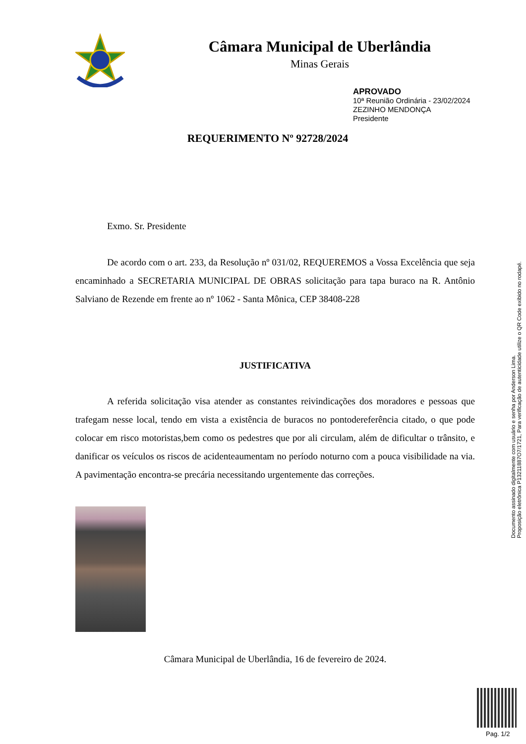Câmara Municipal de Uberlândia
Minas Gerais
APROVADO
10ª Reunião Ordinária - 23/02/2024
ZEZINHO MENDONÇA
Presidente
REQUERIMENTO Nº 92728/2024
Exmo. Sr. Presidente
De acordo com o art. 233, da Resolução nº 031/02, REQUEREMOS a Vossa Excelência que seja encaminhado a SECRETARIA MUNICIPAL DE OBRAS solicitação para tapa buraco na R. Antônio Salviano de Rezende em frente ao nº 1062 - Santa Mônica, CEP 38408-228
JUSTIFICATIVA
A referida solicitação visa atender as constantes reivindicações dos moradores e pessoas que trafegam nesse local, tendo em vista a existência de buracos no pontodereferência citado, o que pode colocar em risco motoristas,bem como os pedestres que por ali circulam, além de dificultar o trânsito, e danificar os veículos os riscos de acidenteaumentam no período noturno com a pouca visibilidade na via. A pavimentação encontra-se precária necessitando urgentemente das correções.
Câmara Municipal de Uberlândia, 16 de fevereiro de 2024.
Documento assinado digitalmente com usuário e senha por Anderson Lima.
Proposição eletrônica P13211887O7/1721, Para verificação de autenticidade utilize o QR Code exibido no rodapé.
Pag. 1/2